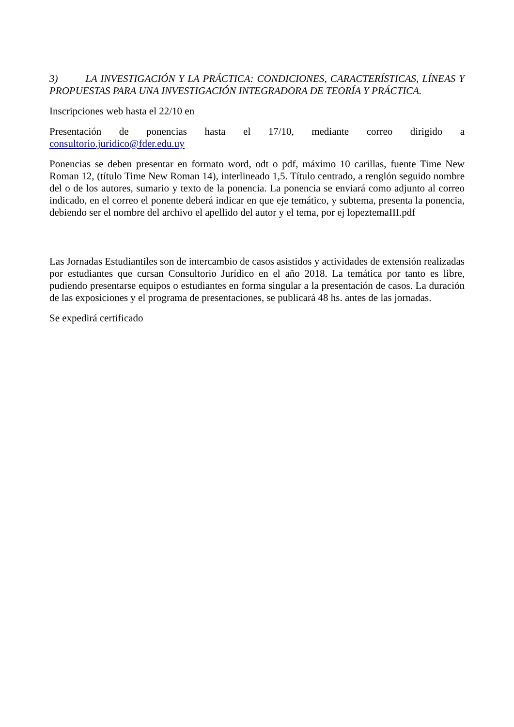3) LA INVESTIGACIÓN Y LA PRÁCTICA: CONDICIONES, CARACTERÍSTICAS, LÍNEAS Y PROPUESTAS PARA UNA INVESTIGACIÓN INTEGRADORA DE TEORÍA Y PRÁCTICA.
Inscripciones web hasta el 22/10 en
Presentación de ponencias hasta el 17/10, mediante correo dirigido a consultorio.juridico@fder.edu.uy
Ponencias se deben presentar en formato word, odt o pdf, máximo 10 carillas, fuente Time New Roman 12, (título Time New Roman 14), interlineado 1,5. Título centrado, a renglón seguido nombre del o de los autores, sumario y texto de la ponencia. La ponencia se enviará como adjunto al correo indicado, en el correo el ponente deberá indicar en que eje temático, y subtema, presenta la ponencia, debiendo ser el nombre del archivo el apellido del autor y el tema, por ej lopeztemaIII.pdf
Las Jornadas Estudiantiles son de intercambio de casos asistidos y actividades de extensión realizadas por estudiantes que cursan Consultorio Jurídico en el año 2018. La temática por tanto es libre, pudiendo presentarse equipos o estudiantes en forma singular a la presentación de casos. La duración de las exposiciones y el programa de presentaciones, se publicará 48 hs. antes de las jornadas.
Se expedirá certificado